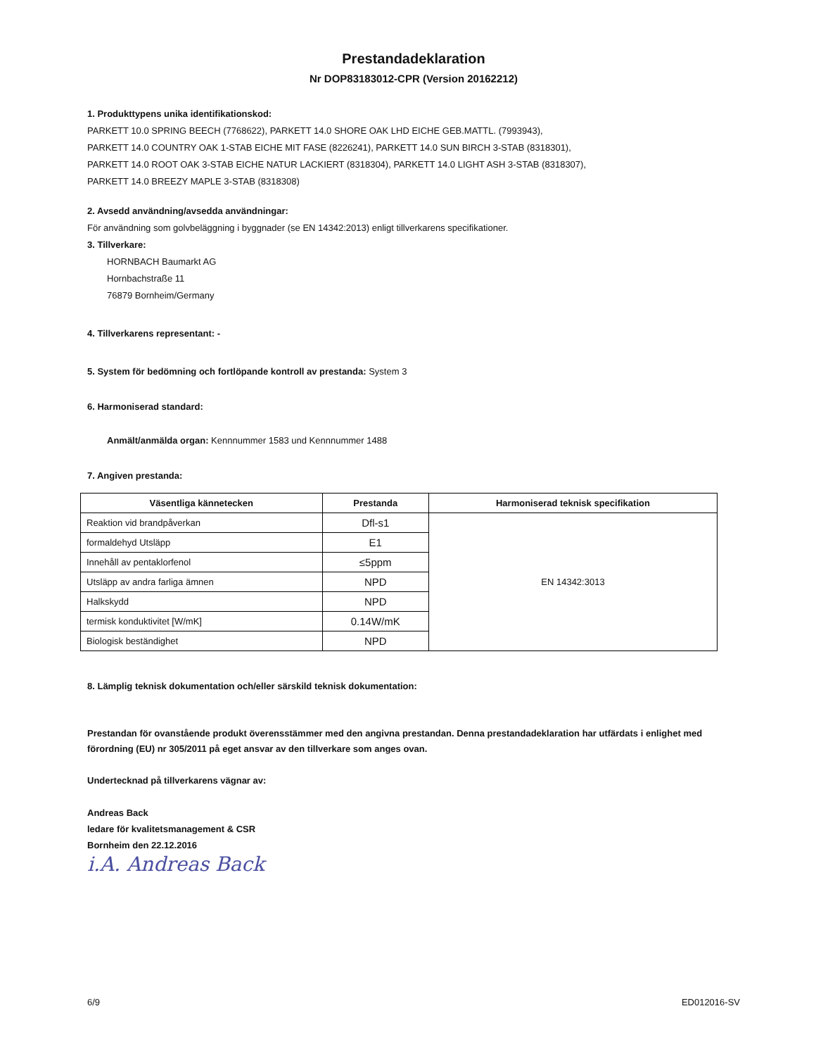Prestandadeklaration
Nr DOP83183012-CPR (Version 20162212)
1. Produkttypens unika identifikationskod:
PARKETT 10.0 SPRING BEECH (7768622), PARKETT 14.0 SHORE OAK LHD EICHE GEB.MATTL. (7993943),
PARKETT 14.0 COUNTRY OAK 1-STAB EICHE MIT FASE (8226241), PARKETT 14.0 SUN BIRCH 3-STAB (8318301),
PARKETT 14.0 ROOT OAK 3-STAB EICHE NATUR LACKIERT (8318304), PARKETT 14.0 LIGHT ASH 3-STAB (8318307),
PARKETT 14.0 BREEZY MAPLE 3-STAB (8318308)
2. Avsedd användning/avsedda användningar:
För användning som golvbeläggning i byggnader (se EN 14342:2013) enligt tillverkarens specifikationer.
3. Tillverkare:
HORNBACH Baumarkt AG
Hornbachstraße 11
76879 Bornheim/Germany
4. Tillverkarens representant: -
5. System för bedömning och fortlöpande kontroll av prestanda: System 3
6. Harmoniserad standard:
Anmält/anmälda organ: Kennnummer 1583 und Kennnummer 1488
7. Angiven prestanda:
| Väsentliga kännetecken | Prestanda | Harmoniserad teknisk specifikation |
| --- | --- | --- |
| Reaktion vid brandpåverkan | Dfl-s1 | EN 14342:3013 |
| formaldehyd Utsläpp | E1 | |
| Innehåll av pentaklorfenol | ≤5ppm | |
| Utsläpp av andra farliga ämnen | NPD | |
| Halkskydd | NPD | |
| termisk konduktivitet [W/mK] | 0.14W/mK | |
| Biologisk beständighet | NPD | |
8. Lämplig teknisk dokumentation och/eller särskild teknisk dokumentation:
Prestandan för ovanstående produkt överensstämmer med den angivna prestandan. Denna prestandadeklaration har utfärdats i enlighet med förordning (EU) nr 305/2011 på eget ansvar av den tillverkare som anges ovan.
Undertecknad på tillverkarens vägnar av:
Andreas Back
ledare för kvalitetsmanagement & CSR
Bornheim den 22.12.2016
i.A. Andreas Back
6/9 ED012016-SV